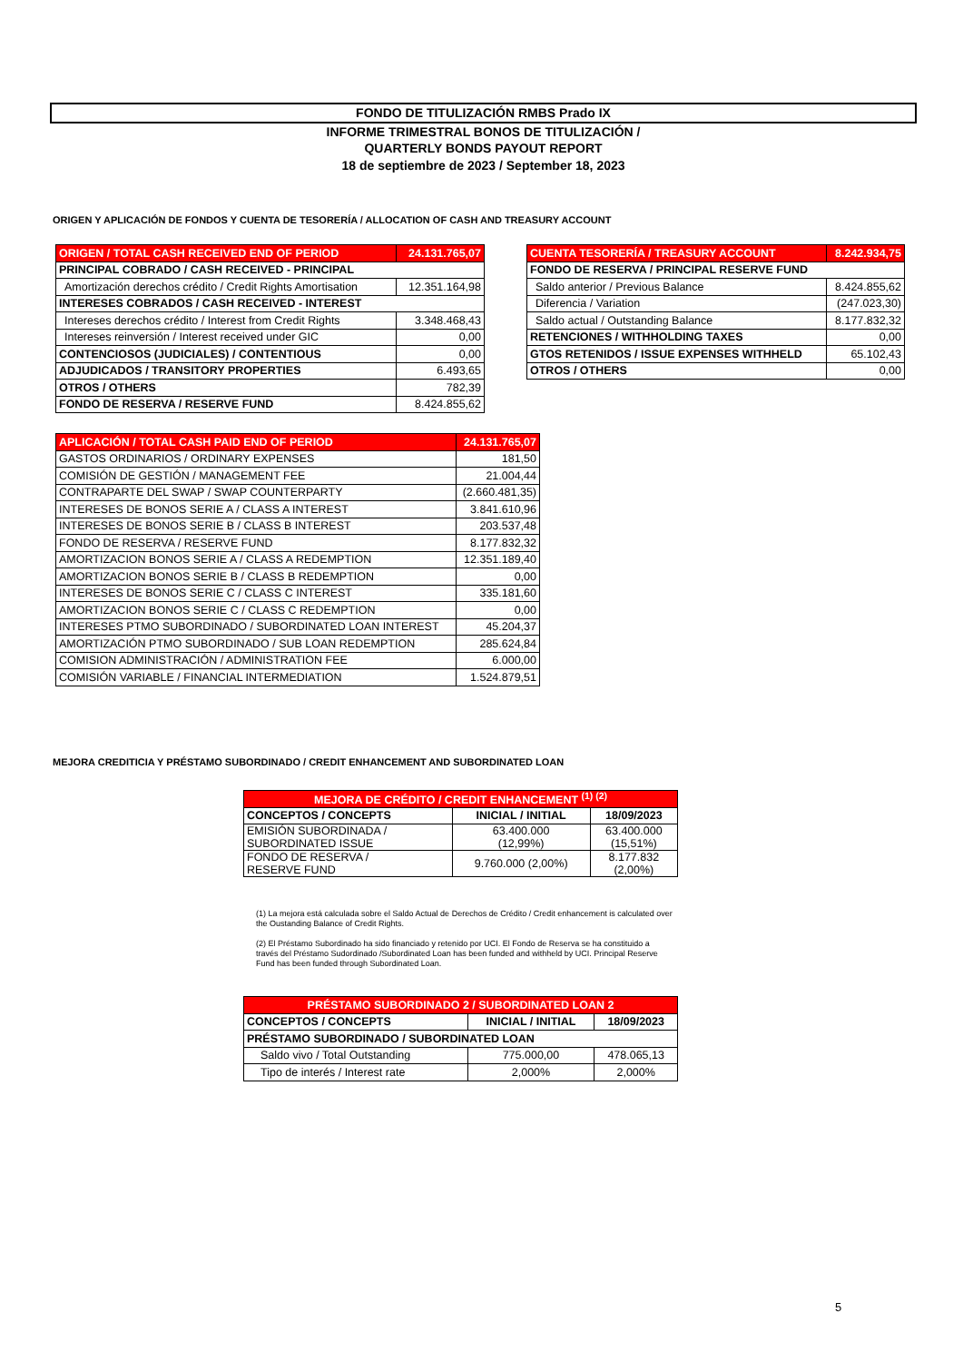FONDO DE TITULIZACIÓN RMBS Prado IX
INFORME TRIMESTRAL BONOS DE TITULIZACIÓN /
QUARTERLY BONDS PAYOUT REPORT
18 de septiembre de 2023 / September 18, 2023
ORIGEN Y APLICACIÓN DE FONDOS Y CUENTA DE TESORERÍA / ALLOCATION OF CASH AND TREASURY ACCOUNT
| ORIGEN / TOTAL CASH RECEIVED END OF PERIOD | 24.131.765,07 |
| PRINCIPAL COBRADO / CASH RECEIVED - PRINCIPAL | |
| Amortización derechos crédito / Credit Rights Amortisation | 12.351.164,98 |
| INTERESES COBRADOS / CASH RECEIVED - INTEREST | |
| Intereses derechos crédito / Interest from Credit Rights | 3.348.468,43 |
| Intereses reinversión / Interest received under GIC | 0,00 |
| CONTENCIOSOS (JUDICIALES) / CONTENTIOUS | 0,00 |
| ADJUDICADOS / TRANSITORY PROPERTIES | 6.493,65 |
| OTROS / OTHERS | 782,39 |
| FONDO DE RESERVA / RESERVE FUND | 8.424.855,62 |
| CUENTA TESORERÍA / TREASURY ACCOUNT | 8.242.934,75 |
| FONDO DE RESERVA / PRINCIPAL RESERVE FUND | |
| Saldo anterior / Previous Balance | 8.424.855,62 |
| Diferencia / Variation | (247.023,30) |
| Saldo actual / Outstanding Balance | 8.177.832,32 |
| RETENCIONES / WITHHOLDING TAXES | 0,00 |
| GTOS RETENIDOS / ISSUE EXPENSES WITHHELD | 65.102,43 |
| OTROS / OTHERS | 0,00 |
| APLICACIÓN / TOTAL CASH PAID END OF PERIOD | 24.131.765,07 |
| GASTOS ORDINARIOS / ORDINARY EXPENSES | 181,50 |
| COMISIÓN DE GESTIÓN / MANAGEMENT FEE | 21.004,44 |
| CONTRAPARTE DEL SWAP / SWAP COUNTERPARTY | (2.660.481,35) |
| INTERESES DE BONOS SERIE A / CLASS A INTEREST | 3.841.610,96 |
| INTERESES DE BONOS SERIE B / CLASS B INTEREST | 203.537,48 |
| FONDO DE RESERVA / RESERVE FUND | 8.177.832,32 |
| AMORTIZACION BONOS SERIE A / CLASS A REDEMPTION | 12.351.189,40 |
| AMORTIZACION BONOS SERIE B / CLASS B REDEMPTION | 0,00 |
| INTERESES DE BONOS SERIE C / CLASS C INTEREST | 335.181,60 |
| AMORTIZACION BONOS SERIE C / CLASS C REDEMPTION | 0,00 |
| INTERESES PTMO SUBORDINADO / SUBORDINATED LOAN INTEREST | 45.204,37 |
| AMORTIZACIÓN PTMO SUBORDINADO / SUB LOAN REDEMPTION | 285.624,84 |
| COMISION ADMINISTRACIÓN / ADMINISTRATION FEE | 6.000,00 |
| COMISIÓN VARIABLE / FINANCIAL INTERMEDIATION | 1.524.879,51 |
MEJORA CREDITICIA Y PRÉSTAMO SUBORDINADO / CREDIT ENHANCEMENT AND SUBORDINATED LOAN
| MEJORA DE CRÉDITO / CREDIT ENHANCEMENT <sup>(1) (2)</sup> | | |
| CONCEPTOS / CONCEPTS | INICIAL / INITIAL | 18/09/2023 |
| EMISIÓN SUBORDINADA / SUBORDINATED ISSUE | 63.400.000 (12,99%) | 63.400.000 (15,51%) |
| FONDO DE RESERVA / RESERVE FUND | 9.760.000 (2,00%) | 8.177.832 (2,00%) |
(1) La mejora está calculada sobre el Saldo Actual de Derechos de Crédito / Credit enhancement is calculated over the Oustanding Balance of Credit Rights.
(2) El Préstamo Subordinado ha sido financiado y retenido por UCI. El Fondo de Reserva se ha constituido a través del Préstamo Sudordinado /Subordinated Loan has been funded and withheld by UCI. Principal Reserve Fund has been funded through Subordinated Loan.
| PRÉSTAMO SUBORDINADO 2 / SUBORDINATED LOAN 2 | | |
| CONCEPTOS / CONCEPTS | INICIAL / INITIAL | 18/09/2023 |
| PRÉSTAMO SUBORDINADO / SUBORDINATED LOAN | | |
| Saldo vivo / Total Outstanding | 775.000,00 | 478.065,13 |
| Tipo de interés / Interest rate | 2,000% | 2,000% |
5